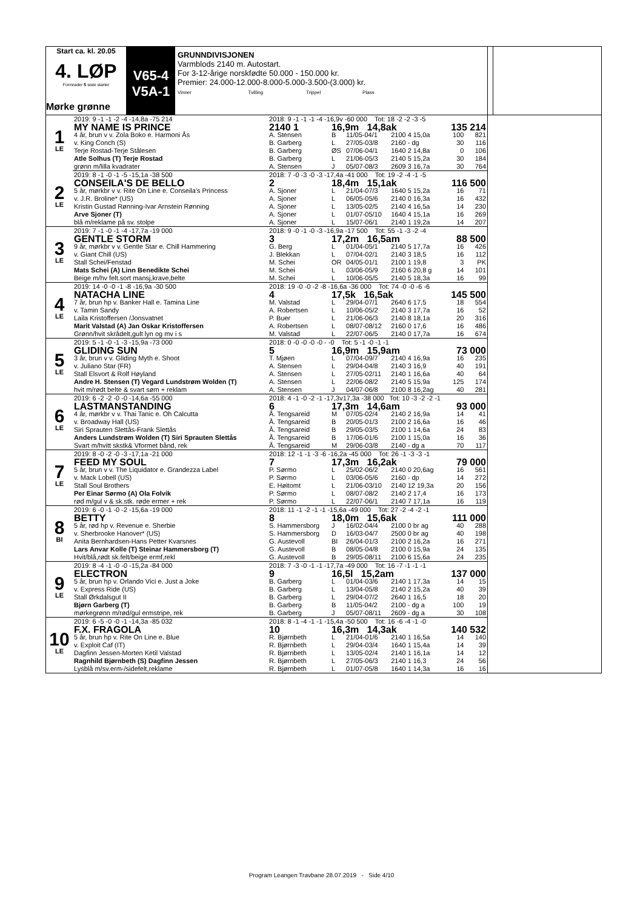Start ca. kl. 20.05
4. LØP
Formrader 5 siste starter
Mørke grønne
V65-4
V5A-1
GRUNNDIVISJONEN
Varmblods 2140 m. Autostart.
For 3-12-årige norskfødte 50.000 - 150.000 kr.
Premier: 24.000-12.000-8.000-5.000-3.500-(3.000) kr.
Vinner Tvilling Trippel Plass
| 1 LE | 2019: 9 -1 -1 -2 -4 -14,8a -75 214 | 2018: 9 -1 -1 -1 -4 -16,9v -60 000 Tot: 18 -2 -2 -3 -5 | | | | | |
| | MY NAME IS PRINCE | 2140 1 | 16,9m 14,8ak | | | 135 214 | |
| | 4 år, brun v v. Zola Boko e. Harmoni Ås | A. Stensen | B | 11/05-04/1 | 2100 4 15,0a | 100 | 821 |
| | v. King Conch (S) | B. Garberg | L | 27/05-03/8 | 2160 - dg | 30 | 116 |
| | Terje Rostad-Terje Stålesen | B. Garberg | ØS | 07/06-04/1 | 1640 2 14,8a | 0 | 106 |
| | Atle Solhus (T) Terje Rostad | B. Garberg | L | 21/06-05/3 | 2140 5 15,2a | 30 | 184 |
| | grønn m/lilla kvadrater | A. Stensen | J | 05/07-08/3 | 2609 3 16,7a | 30 | 764 |
| 2 LE | 2019: 8 -1 -0 -1 -5 -15,1a -38 500 | 2018: 7 -0 -3 -0 -3 -17,4a -41 000 Tot: 19 -2 -4 -1 -5 | | | | | |
| | CONSEILA'S DE BELLO | 2 | 18,4m 15,1ak | | | 116 500 | |
| | 5 år, mørkbr v v. Rite On Line e. Conseila's Princess | A. Sjoner | L | 21/04-07/3 | 1640 5 15,2a | 16 | 71 |
| | v. J.R. Broline* (US) | A. Sjoner | L | 06/05-05/6 | 2140 0 16,3a | 16 | 432 |
| | Kristin Gustad Rønning-Ivar Arnstein Rønning | A. Sjoner | L | 13/05-02/5 | 2140 4 16,5a | 14 | 230 |
| | Arve Sjoner (T) | A. Sjoner | L | 01/07-05/10 | 1640 4 15,1a | 16 | 269 |
| | blå m/reklame på sv. stolpe | A. Sjoner | L | 15/07-06/1 | 2140 1 19,2a | 14 | 207 |
| 3 LE | 2019: 7 -1 -0 -1 -4 -17,7a -19 000 | 2018: 9 -0 -1 -0 -3 -16,9a -17 500 Tot: 55 -1 -3 -2 -4 | | | | | |
| | GENTLE STORM | 3 | 17,2m 16,5am | | | 88 500 | |
| | 9 år, mørkbr v v. Gentle Star e. Chill Hammering | G. Berg | L | 01/04-05/1 | 2140 5 17,7a | 16 | 426 |
| | v. Giant Chill (US) | J. Blekkan | L | 07/04-02/1 | 2140 3 18,5 | 16 | 112 |
| | Stall Schei/Fenstad | M. Schei | OR | 04/05-01/1 | 2100 1 19,8 | 3 | PK |
| | Mats Schei (A) Linn Benedikte Schei | M. Schei | L | 03/06-05/9 | 2160 6 20,8 g | 14 | 101 |
| | Beige m/hv felt.sort mansj,krave,belte | M. Schei | L | 10/06-05/5 | 2140 5 18,3a | 16 | 99 |
| 4 LE | 2019: 14 -0 -0 -1 -8 -16,9a -30 500 | 2018: 19 -0 -0 -2 -8 -16,6a -36 000 Tot: 74 -0 -0 -6 -6 | | | | | |
| | NATACHA LINE | 4 | 17,5k 16,5ak | | | 145 500 | |
| | 7 år, brun hp v. Banker Hall e. Tamina Line | M. Valstad | L | 29/04-07/1 | 2640 6 17,5 | 18 | 554 |
| | v. Tamin Sandy | A. Robertsen | L | 10/06-05/2 | 2140 3 17,7a | 16 | 52 |
| | Laila Kristoffersen /Jonsvatnet | P. Buer | L | 21/06-06/3 | 2140 8 18,1a | 20 | 316 |
| | Marit Valstad (A) Jan Oskar Kristoffersen | A. Robertsen | L | 08/07-08/12 | 2160 0 17,6 | 16 | 486 |
| | Grønn/hvit skrådelt,gult lyn og mv i s | M. Valstad | L | 22/07-06/5 | 2140 0 17,7a | 16 | 674 |
| 5 LE | 2019: 5 -1 -0 -1 -3 -15,9a -73 000 | 2018: 0 -0 -0 -0 -0 - -0 Tot: 5 -1 -0 -1 -1 | | | | | |
| | GLIDING SUN | 5 | 16,9m 15,9am | | | 73 000 | |
| | 3 år, brun v v. Gliding Myth e. Shoot | T. Mjøen | L | 07/04-09/7 | 2140 4 16,9a | 16 | 235 |
| | v. Juliano Star (FR) | A. Stensen | L | 29/04-04/8 | 2140 3 16,9 | 40 | 191 |
| | Stall Elsvort & Rolf Høyland | A. Stensen | L | 27/05-02/11 | 2140 1 16,6a | 40 | 64 |
| | Andre H. Stensen (T) Vegard Lundstrøm Wolden (T) | A. Stensen | L | 22/06-08/2 | 2140 5 15,9a | 125 | 174 |
| | hvit m/rødt belte & svart søm + reklam | A. Stensen | J | 04/07-06/8 | 2100 8 16,2ag | 40 | 281 |
| 6 LE | 2019: 6 -2 -2 -0 -0 -14,6a -55 000 | 2018: 4 -1 -0 -2 -1 -17,3v17,3a -38 000 Tot: 10 -3 -2 -2 -1 | | | | | |
| | LASTMANSTANDING | 6 | 17,3m 14,6am | | | 93 000 | |
| | 4 år, mørkbr v v. Thai Tanic e. Oh Calcutta | Å. Tengsareid | M | 07/05-02/4 | 2140 2 16,9a | 14 | 41 |
| | v. Broadway Hall (US) | Å. Tengsareid | B | 20/05-01/3 | 2100 2 16,6a | 16 | 46 |
| | Siri Sprauten Slettås-Frank Slettås | Å. Tengsareid | B | 29/05-03/5 | 2100 1 14,6a | 24 | 83 |
| | Anders Lundstrøm Wolden (T) Siri Sprauten Slettås | Å. Tengsareid | B | 17/06-01/6 | 2100 1 15,0a | 16 | 36 |
| | Svart m/hvitt skstk& Vformet bånd, rek | Å. Tengsareid | M | 29/06-03/8 | 2140 - dg a | 70 | 117 |
| 7 LE | 2019: 8 -0 -2 -0 -3 -17,1a -21 000 | 2018: 12 -1 -1 -3 -6 -16,2a -45 000 Tot: 26 -1 -3 -3 -1 | | | | | |
| | FEED MY SOUL | 7 | 17,3m 16,2ak | | | 79 000 | |
| | 5 år, brun v v. The Liquidator e. Grandezza Label | P. Sørmo | L | 25/02-06/2 | 2140 0 20,6ag | 16 | 561 |
| | v. Mack Lobell (US) | P. Sørmo | L | 03/06-05/6 | 2160 - dp | 14 | 272 |
| | Stall Soul Brothers | E. Høitomt | L | 21/06-03/10 | 2140 12 19,3a | 20 | 156 |
| | Per Einar Sørmo (A) Ola Folvik | P. Sørmo | L | 08/07-08/2 | 2140 2 17,4 | 16 | 173 |
| | rød m/gul v & sk.stk. røde ermer + rek | P. Sørmo | L | 22/07-06/1 | 2140 7 17,1a | 16 | 119 |
| 8 BI | 2019: 6 -0 -1 -0 -2 -15,6a -19 000 | 2018: 11 -1 -2 -1 -1 -15,6a -49 000 Tot: 27 -2 -4 -2 -1 | | | | | |
| | BETTY | 8 | 18,0m 15,6ak | | | 111 000 | |
| | 5 år, rød hp v. Revenue e. Sherbie | S. Hammersborg | J | 16/02-04/4 | 2100 0 br ag | 40 | 288 |
| | v. Sherbrooke Hanover* (US) | S. Hammersborg | D | 16/03-04/7 | 2500 0 br ag | 40 | 198 |
| | Anita Bernhardsen-Hans Petter Kvarsnes | G. Austevoll | BI | 26/04-01/3 | 2100 2 16,2a | 16 | 271 |
| | Lars Anvar Kolle (T) Steinar Hammersborg (T) | G. Austevoll | B | 08/05-04/8 | 2100 0 15,9a | 24 | 135 |
| | Hvit/blå,rødt sk.felt/beige ermf,rekl | G. Austevoll | B | 29/05-08/11 | 2100 6 15,6a | 24 | 235 |
| 9 LE | 2019: 8 -4 -1 -0 -0 -15,2a -84 000 | 2018: 7 -3 -0 -1 -1 -17,7a -49 000 Tot: 16 -7 -1 -1 -1 | | | | | |
| | ELECTRON | 9 | 16,5l 15,2am | | | 137 000 | |
| | 5 år, brun hp v. Orlando Vici e. Just a Joke | B. Garberg | L | 01/04-03/6 | 2140 1 17,3a | 14 | 15 |
| | v. Express Ride (US) | B. Garberg | L | 13/04-05/8 | 2140 2 15,2a | 40 | 39 |
| | Stall Ørkdalsgut II | B. Garberg | L | 29/04-07/2 | 2640 1 16,5 | 18 | 20 |
| | Bjørn Garberg (T) | B. Garberg | B | 11/05-04/2 | 2100 - dg a | 100 | 19 |
| | mørkegrønn m/rød/gul ermstripe, rek | B. Garberg | J | 05/07-08/11 | 2609 - dg a | 30 | 108 |
| 10 LE | 2019: 6 -5 -0 -0 -1 -14,3a -85 032 | 2018: 8 -1 -4 -1 -1 -15,4a -50 500 Tot: 16 -6 -4 -1 -0 | | | | | |
| | F.X. FRAGOLA | 10 | 16,3m 14,3ak | | | 140 532 | |
| | 5 år, brun hp v. Rite On Line e. Blue | R. Bjørnbeth | L | 21/04-01/6 | 2140 1 16,5a | 14 | 140 |
| | v. Exploit Caf (IT) | R. Bjørnbeth | L | 29/04-03/4 | 1640 1 15,4a | 14 | 39 |
| | Dagfinn Jessen-Morten Ketil Valstad | R. Bjørnbeth | L | 13/05-02/4 | 2140 1 16,1a | 14 | 12 |
| | Ragnhild Bjørnbeth (S) Dagfinn Jessen | R. Bjørnbeth | L | 27/05-06/3 | 2140 1 16,3 | 24 | 56 |
| | Lysblå m/sv.erm-/sidefelt,reklame | R. Bjørnbeth | L | 01/07-05/8 | 1640 1 14,3a | 16 | 16 |
Program Leangen Travbane 28.07.2019 - Side 4/10